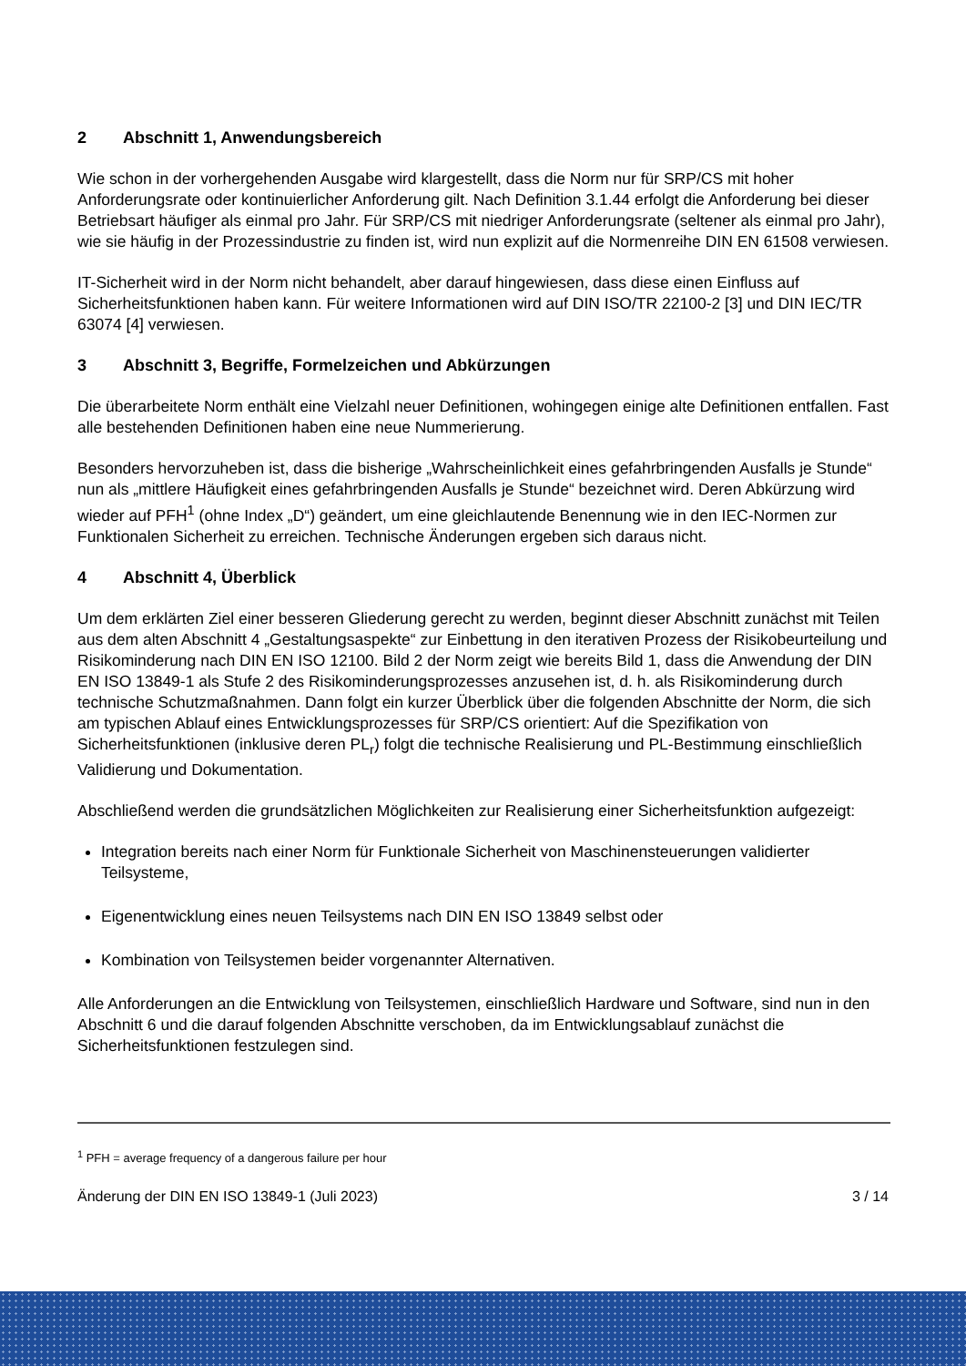2 Abschnitt 1, Anwendungsbereich
Wie schon in der vorhergehenden Ausgabe wird klargestellt, dass die Norm nur für SRP/CS mit hoher Anforderungsrate oder kontinuierlicher Anforderung gilt. Nach Definition 3.1.44 erfolgt die Anforderung bei dieser Betriebsart häufiger als einmal pro Jahr. Für SRP/CS mit niedriger Anforderungsrate (seltener als einmal pro Jahr), wie sie häufig in der Prozessindustrie zu finden ist, wird nun explizit auf die Normenreihe DIN EN 61508 verwiesen.
IT-Sicherheit wird in der Norm nicht behandelt, aber darauf hingewiesen, dass diese einen Einfluss auf Sicherheitsfunktionen haben kann. Für weitere Informationen wird auf DIN ISO/TR 22100-2 [3] und DIN IEC/TR 63074 [4] verwiesen.
3 Abschnitt 3, Begriffe, Formelzeichen und Abkürzungen
Die überarbeitete Norm enthält eine Vielzahl neuer Definitionen, wohingegen einige alte Definitionen entfallen. Fast alle bestehenden Definitionen haben eine neue Nummerierung.
Besonders hervorzuheben ist, dass die bisherige „Wahrscheinlichkeit eines gefahrbringenden Ausfalls je Stunde“ nun als „mittlere Häufigkeit eines gefahrbringenden Ausfalls je Stunde“ bezeichnet wird. Deren Abkürzung wird wieder auf PFH<sup>1</sup> (ohne Index „D“) geändert, um eine gleichlautende Benennung wie in den IEC-Normen zur Funktionalen Sicherheit zu erreichen. Technische Änderungen ergeben sich daraus nicht.
4 Abschnitt 4, Überblick
Um dem erklärten Ziel einer besseren Gliederung gerecht zu werden, beginnt dieser Abschnitt zunächst mit Teilen aus dem alten Abschnitt 4 „Gestaltungsaspekte“ zur Einbettung in den iterativen Prozess der Risikobeurteilung und Risikominderung nach DIN EN ISO 12100. Bild 2 der Norm zeigt wie bereits Bild 1, dass die Anwendung der DIN EN ISO 13849-1 als Stufe 2 des Risikominderungsprozesses anzusehen ist, d. h. als Risikominderung durch technische Schutzmaßnahmen. Dann folgt ein kurzer Überblick über die folgenden Abschnitte der Norm, die sich am typischen Ablauf eines Entwicklungsprozesses für SRP/CS orientiert: Auf die Spezifikation von Sicherheitsfunktionen (inklusive deren PL<sub>r</sub>) folgt die technische Realisierung und PL-Bestimmung einschließlich Validierung und Dokumentation.
Abschließend werden die grundsätzlichen Möglichkeiten zur Realisierung einer Sicherheitsfunktion aufgezeigt:
Integration bereits nach einer Norm für Funktionale Sicherheit von Maschinensteuerungen validierter Teilsysteme,
Eigenentwicklung eines neuen Teilsystems nach DIN EN ISO 13849 selbst oder
Kombination von Teilsystemen beider vorgenannter Alternativen.
Alle Anforderungen an die Entwicklung von Teilsystemen, einschließlich Hardware und Software, sind nun in den Abschnitt 6 und die darauf folgenden Abschnitte verschoben, da im Entwicklungsablauf zunächst die Sicherheitsfunktionen festzulegen sind.
<sup>1</sup> PFH = average frequency of a dangerous failure per hour
Änderung der DIN EN ISO 13849-1 (Juli 2023) 3 / 14